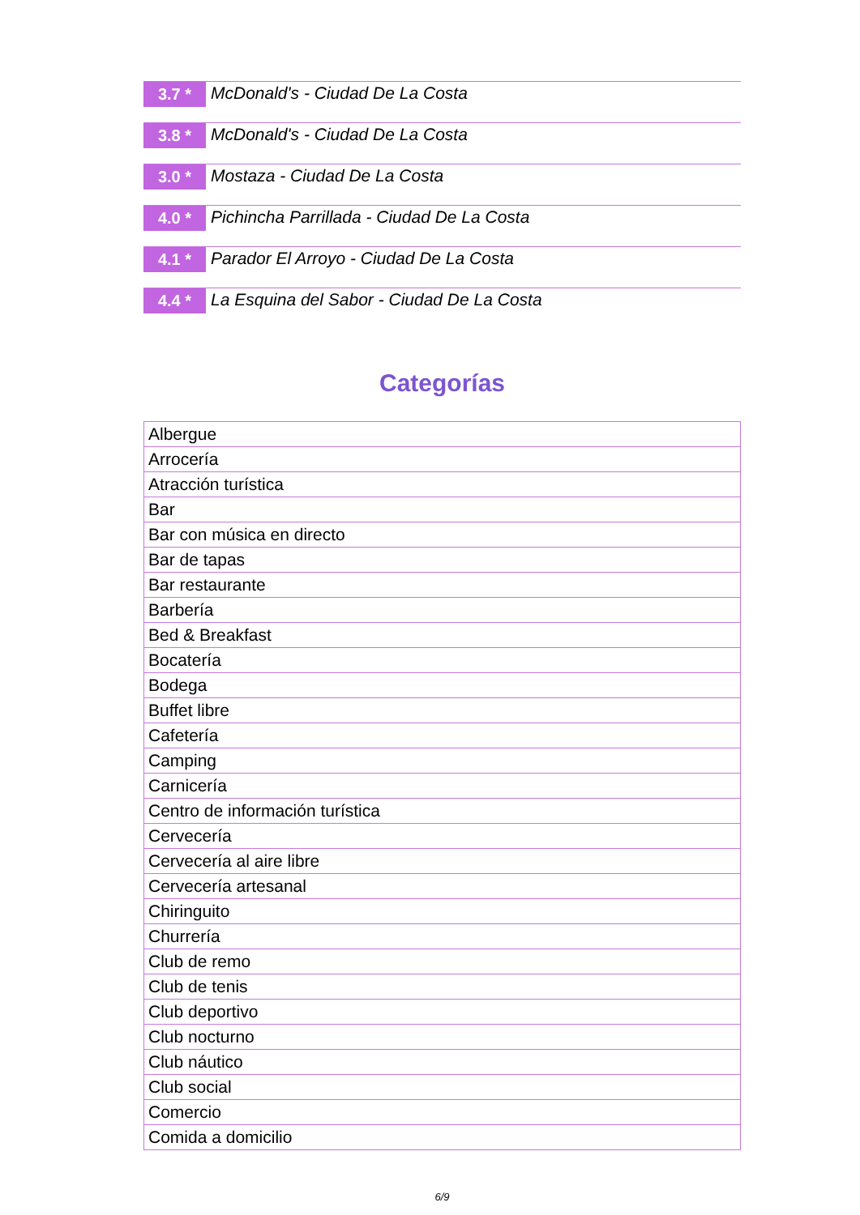3.7 *
McDonald's - Ciudad De La Costa
3.8 *
McDonald's - Ciudad De La Costa
3.0 *
Mostaza - Ciudad De La Costa
4.0 *
Pichincha Parrillada - Ciudad De La Costa
4.1 *
Parador El Arroyo - Ciudad De La Costa
4.4 *
La Esquina del Sabor - Ciudad De La Costa
Categorías
| Albergue |
| Arrocería |
| Atracción turística |
| Bar |
| Bar con música en directo |
| Bar de tapas |
| Bar restaurante |
| Barbería |
| Bed & Breakfast |
| Bocatería |
| Bodega |
| Buffet libre |
| Cafetería |
| Camping |
| Carnicería |
| Centro de información turística |
| Cervecería |
| Cervecería al aire libre |
| Cervecería artesanal |
| Chiringuito |
| Churrería |
| Club de remo |
| Club de tenis |
| Club deportivo |
| Club nocturno |
| Club náutico |
| Club social |
| Comercio |
| Comida a domicilio |
6/9